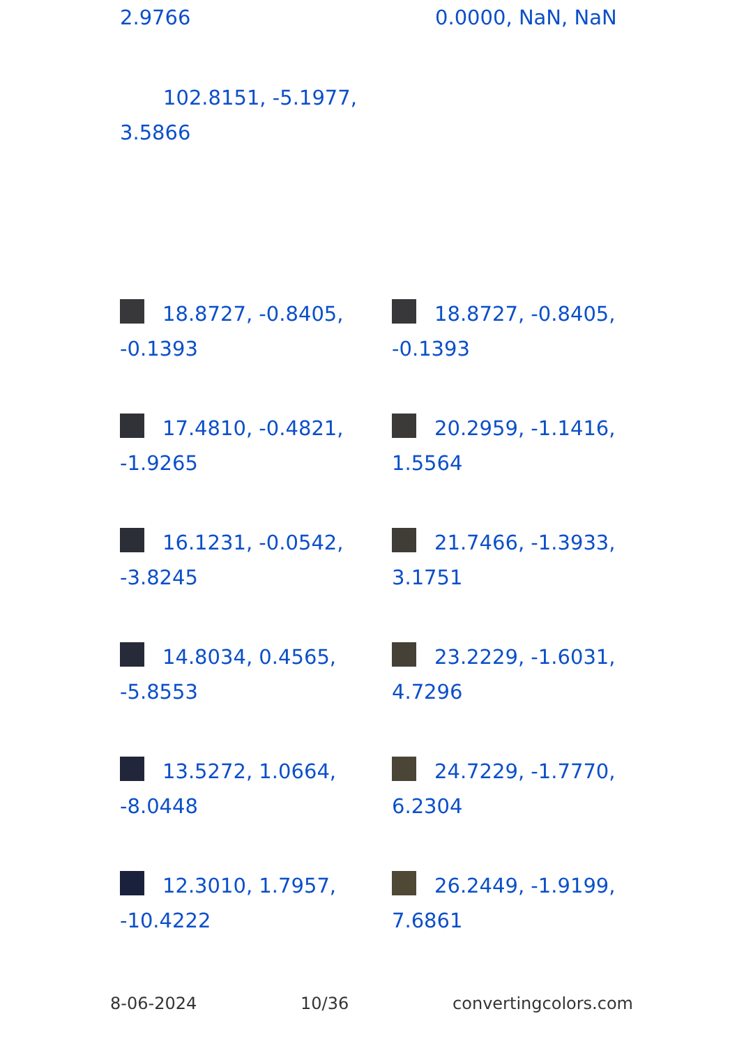2.9766 0.0000, NaN, NaN
102.8151, -5.1977,
3.5866
18.8727, -0.8405,
-0.1393
18.8727, -0.8405,
-0.1393
17.4810, -0.4821,
-1.9265
20.2959, -1.1416,
1.5564
16.1231, -0.0542,
-3.8245
21.7466, -1.3933,
3.1751
14.8034, 0.4565,
-5.8553
23.2229, -1.6031,
4.7296
13.5272, 1.0664,
-8.0448
24.7229, -1.7770,
6.2304
12.3010, 1.7957,
-10.4222
26.2449, -1.9199,
7.6861
8-06-2024 10/36 convertingcolors.com